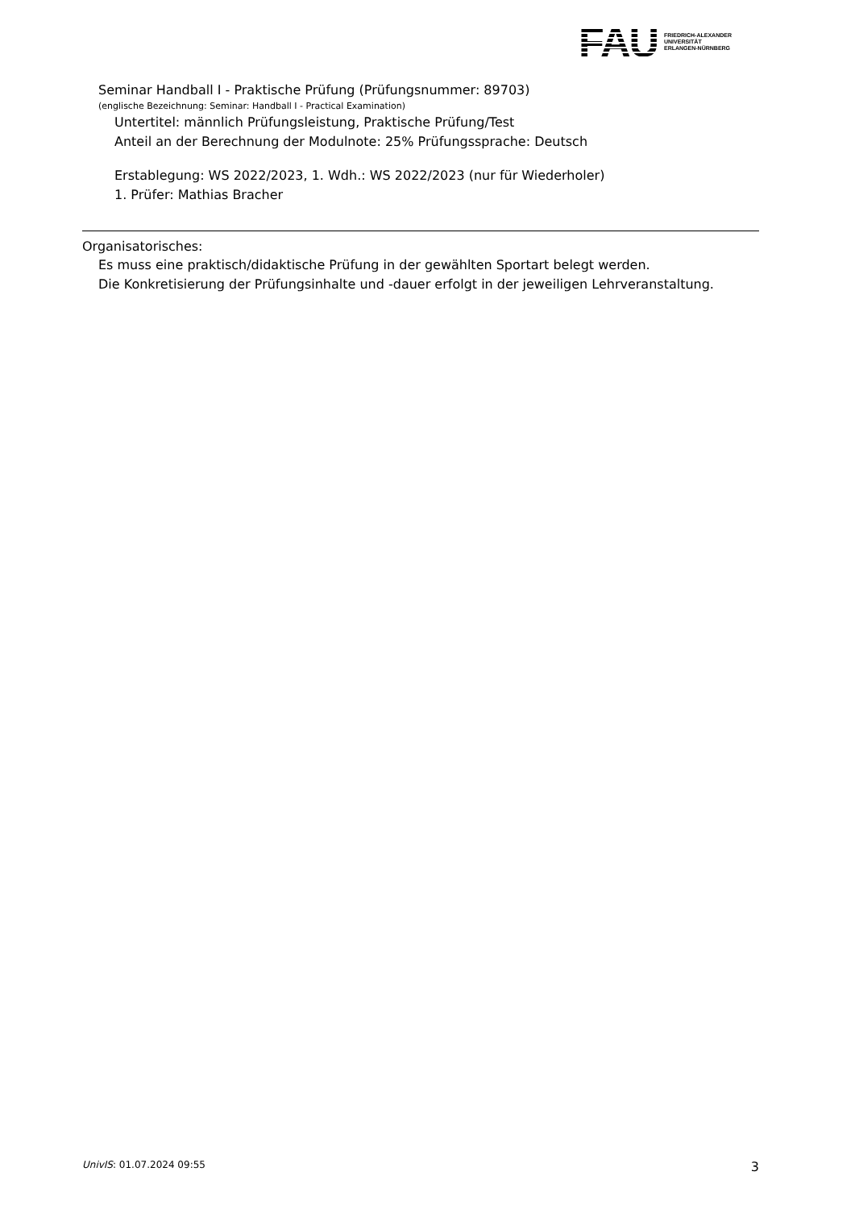FAU
FRIEDRICH-ALEXANDER
UNIVERSITÄT
ERLANGEN-NÜRNBERG
Seminar Handball I - Praktische Prüfung (Prüfungsnummer: 89703)
(englische Bezeichnung: Seminar: Handball I - Practical Examination)
Untertitel: männlich Prüfungsleistung, Praktische Prüfung/Test
Anteil an der Berechnung der Modulnote: 25% Prüfungssprache: Deutsch
Erstablegung: WS 2022/2023, 1. Wdh.: WS 2022/2023 (nur für Wiederholer)
1. Prüfer: Mathias Bracher
Organisatorisches:
Es muss eine praktisch/didaktische Prüfung in der gewählten Sportart belegt werden.
Die Konkretisierung der Prüfungsinhalte und -dauer erfolgt in der jeweiligen Lehrveranstaltung.
UnivIS: 01.07.2024 09:55 3